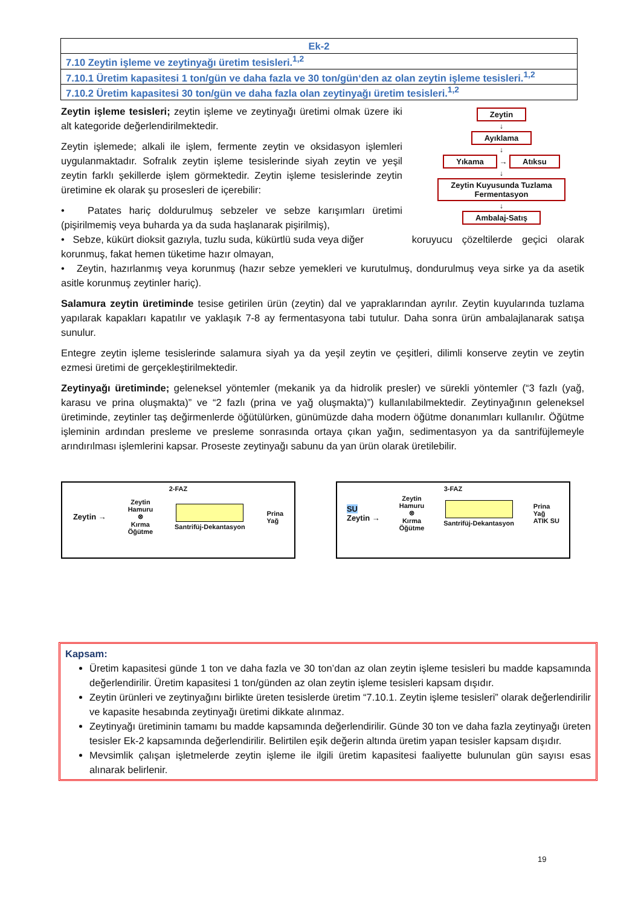| Ek-2 |
| 7.10 Zeytin işleme ve zeytinyağı üretim tesisleri.<sup>1,2</sup> |
| 7.10.1 Üretim kapasitesi 1 ton/gün ve daha fazla ve 30 ton/gün‘den az olan zeytin işleme tesisleri.<sup>1,2</sup> |
| 7.10.2 Üretim kapasitesi 30 ton/gün ve daha fazla olan zeytinyağı üretim tesisleri.<sup>1,2</sup> |
Zeytin
↓
Ayıklama
↓
Yıkama → Atıksu
↓
Zeytin Kuyusunda Tuzlama
Fermentasyon
↓
Ambalaj-Satış
Zeytin işleme tesisleri; zeytin işleme ve zeytinyağı üretimi olmak üzere iki alt kategoride değerlendirilmektedir.
Zeytin işlemede; alkali ile işlem, fermente zeytin ve oksidasyon işlemleri uygulanmaktadır. Sofralık zeytin işleme tesislerinde siyah zeytin ve yeşil zeytin farklı şekillerde işlem görmektedir. Zeytin işleme tesislerinde zeytin üretimine ek olarak şu prosesleri de içerebilir:
• Patates hariç doldurulmuş sebzeler ve sebze karışımları üretimi (pişirilmemiş veya buharda ya da suda haşlanarak pişirilmiş),
• Sebze, kükürt dioksit gazıyla, tuzlu suda, kükürtlü suda veya diğer koruyucu çözeltilerde geçici olarak korunmuş, fakat hemen tüketime hazır olmayan,
• Zeytin, hazırlanmış veya korunmuş (hazır sebze yemekleri ve kurutulmuş, dondurulmuş veya sirke ya da asetik asitle korunmuş zeytinler hariç).
Salamura zeytin üretiminde tesise getirilen ürün (zeytin) dal ve yapraklarından ayrılır. Zeytin kuyularında tuzlama yapılarak kapakları kapatılır ve yaklaşık 7-8 ay fermentasyona tabi tutulur. Daha sonra ürün ambalajlanarak satışa sunulur.
Entegre zeytin işleme tesislerinde salamura siyah ya da yeşil zeytin ve çeşitleri, dilimli konserve zeytin ve zeytin ezmesi üretimi de gerçekleştirilmektedir.
Zeytinyağı üretiminde; geleneksel yöntemler (mekanik ya da hidrolik presler) ve sürekli yöntemler (“3 fazlı (yağ, karasu ve prina oluşmakta)” ve “2 fazlı (prina ve yağ oluşmakta)”) kullanılabilmektedir. Zeytinyağının geleneksel üretiminde, zeytinler taş değirmenlerde öğütülürken, günümüzde daha modern öğütme donanımları kullanılır. Öğütme işleminin ardından presleme ve presleme sonrasında ortaya çıkan yağın, sedimentasyon ya da santrifüjlemeyle arındırılması işlemlerini kapsar. Proseste zeytinyağı sabunu da yan ürün olarak üretilebilir.
2-FAZ
Zeytin → Zeytin
Hamuru
⊗
Kırma
Öğütme
Santrifüj-Dekantasyon Prina
Yağ
3-FAZ
SU
Zeytin → Zeytin
Hamuru
⊗
Kırma
Öğütme
Santrifüj-Dekantasyon Prina
Yağ
ATIK SU
Kapsam:
Üretim kapasitesi günde 1 ton ve daha fazla ve 30 ton’dan az olan zeytin işleme tesisleri bu madde kapsamında değerlendirilir. Üretim kapasitesi 1 ton/günden az olan zeytin işleme tesisleri kapsam dışıdır.
Zeytin ürünleri ve zeytinyağını birlikte üreten tesislerde üretim “7.10.1. Zeytin işleme tesisleri” olarak değerlendirilir ve kapasite hesabında zeytinyağı üretimi dikkate alınmaz.
Zeytinyağı üretiminin tamamı bu madde kapsamında değerlendirilir. Günde 30 ton ve daha fazla zeytinyağı üreten tesisler Ek-2 kapsamında değerlendirilir. Belirtilen eşik değerin altında üretim yapan tesisler kapsam dışıdır.
Mevsimlik çalışan işletmelerde zeytin işleme ile ilgili üretim kapasitesi faaliyette bulunulan gün sayısı esas alınarak belirlenir.
19